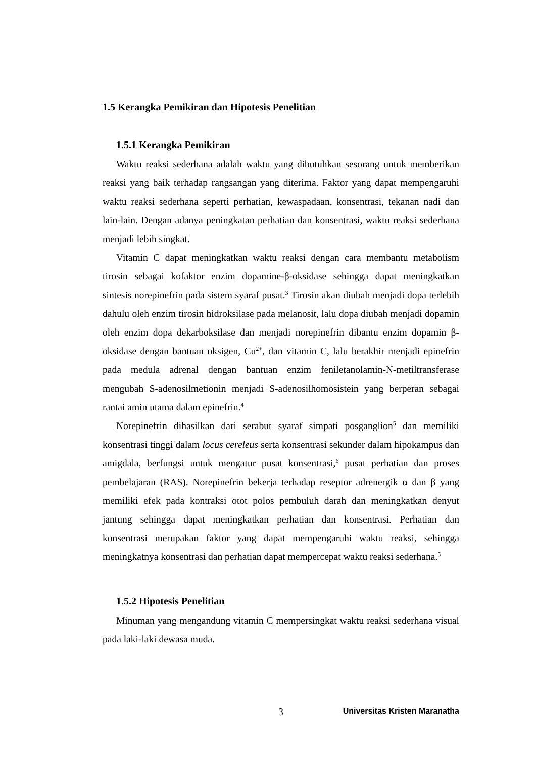1.5 Kerangka Pemikiran dan Hipotesis Penelitian
1.5.1 Kerangka Pemikiran
Waktu reaksi sederhana adalah waktu yang dibutuhkan sesorang untuk memberikan reaksi yang baik terhadap rangsangan yang diterima. Faktor yang dapat mempengaruhi waktu reaksi sederhana seperti perhatian, kewaspadaan, konsentrasi, tekanan nadi dan lain-lain. Dengan adanya peningkatan perhatian dan konsentrasi, waktu reaksi sederhana menjadi lebih singkat.
Vitamin C dapat meningkatkan waktu reaksi dengan cara membantu metabolism tirosin sebagai kofaktor enzim dopamine-β-oksidase sehingga dapat meningkatkan sintesis norepinefrin pada sistem syaraf pusat.<sup>3</sup> Tirosin akan diubah menjadi dopa terlebih dahulu oleh enzim tirosin hidroksilase pada melanosit, lalu dopa diubah menjadi dopamin oleh enzim dopa dekarboksilase dan menjadi norepinefrin dibantu enzim dopamin β-oksidase dengan bantuan oksigen, Cu<sup>2+</sup>, dan vitamin C, lalu berakhir menjadi epinefrin pada medula adrenal dengan bantuan enzim feniletanolamin-N-metiltransferase mengubah S-adenosilmetionin menjadi S-adenosilhomosistein yang berperan sebagai rantai amin utama dalam epinefrin.<sup>4</sup>
Norepinefrin dihasilkan dari serabut syaraf simpati posganglion<sup>5</sup> dan memiliki konsentrasi tinggi dalam locus cereleus serta konsentrasi sekunder dalam hipokampus dan amigdala, berfungsi untuk mengatur pusat konsentrasi,<sup>6</sup> pusat perhatian dan proses pembelajaran (RAS). Norepinefrin bekerja terhadap reseptor adrenergik α dan β yang memiliki efek pada kontraksi otot polos pembuluh darah dan meningkatkan denyut jantung sehingga dapat meningkatkan perhatian dan konsentrasi. Perhatian dan konsentrasi merupakan faktor yang dapat mempengaruhi waktu reaksi, sehingga meningkatnya konsentrasi dan perhatian dapat mempercepat waktu reaksi sederhana.<sup>5</sup>
1.5.2 Hipotesis Penelitian
Minuman yang mengandung vitamin C mempersingkat waktu reaksi sederhana visual pada laki-laki dewasa muda.
3 Universitas Kristen Maranatha